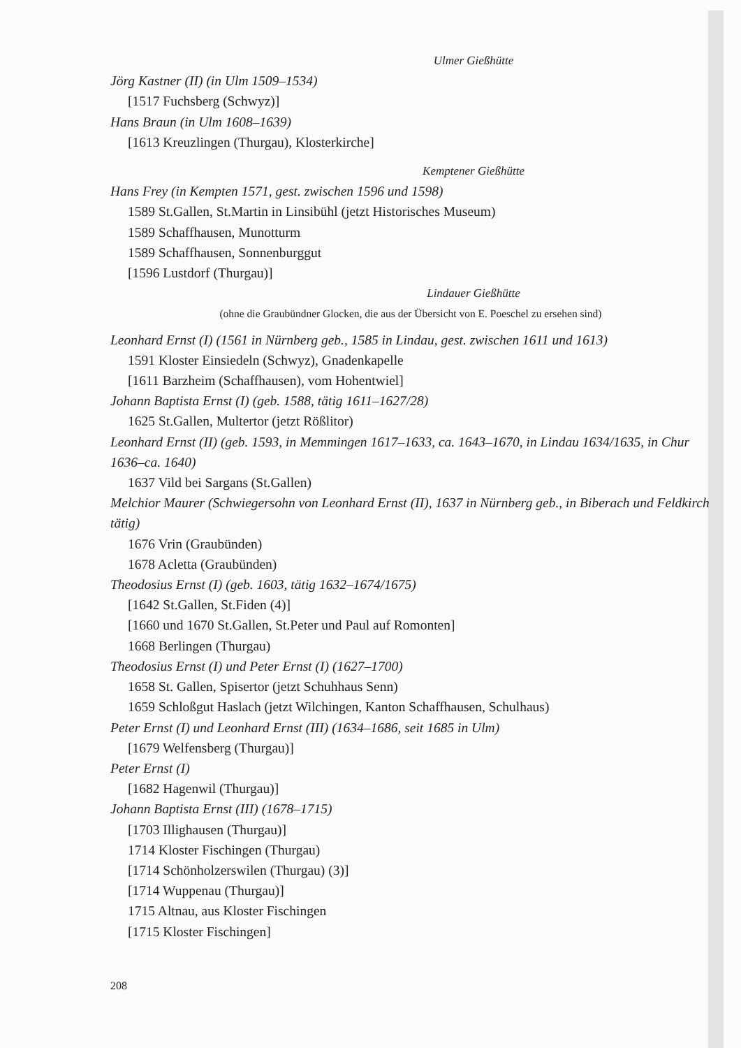Ulmer Gießhütte
Jörg Kastner (II) (in Ulm 1509–1534)
[1517 Fuchsberg (Schwyz)]
Hans Braun (in Ulm 1608–1639)
[1613 Kreuzlingen (Thurgau), Klosterkirche]
Kemptener Gießhütte
Hans Frey (in Kempten 1571, gest. zwischen 1596 und 1598)
1589 St.Gallen, St.Martin in Linsibühl (jetzt Historisches Museum)
1589 Schaffhausen, Munotturm
1589 Schaffhausen, Sonnenburggut
[1596 Lustdorf (Thurgau)]
Lindauer Gießhütte
(ohne die Graubündner Glocken, die aus der Übersicht von E. Poeschel zu ersehen sind)
Leonhard Ernst (I) (1561 in Nürnberg geb., 1585 in Lindau, gest. zwischen 1611 und 1613)
1591 Kloster Einsiedeln (Schwyz), Gnadenkapelle
[1611 Barzheim (Schaffhausen), vom Hohentwiel]
Johann Baptista Ernst (I) (geb. 1588, tätig 1611–1627/28)
1625 St.Gallen, Multertor (jetzt Rößlitor)
Leonhard Ernst (II) (geb. 1593, in Memmingen 1617–1633, ca. 1643–1670, in Lindau 1634/1635, in Chur 1636–ca. 1640)
1637 Vild bei Sargans (St.Gallen)
Melchior Maurer (Schwiegersohn von Leonhard Ernst (II), 1637 in Nürnberg geb., in Biberach und Feldkirch tätig)
1676 Vrin (Graubünden)
1678 Acletta (Graubünden)
Theodosius Ernst (I) (geb. 1603, tätig 1632–1674/1675)
[1642 St.Gallen, St.Fiden (4)]
[1660 und 1670 St.Gallen, St.Peter und Paul auf Romonten]
1668 Berlingen (Thurgau)
Theodosius Ernst (I) und Peter Ernst (I) (1627–1700)
1658 St. Gallen, Spisertor (jetzt Schuhhaus Senn)
1659 Schloßgut Haslach (jetzt Wilchingen, Kanton Schaffhausen, Schulhaus)
Peter Ernst (I) und Leonhard Ernst (III) (1634–1686, seit 1685 in Ulm)
[1679 Welfensberg (Thurgau)]
Peter Ernst (I)
[1682 Hagenwil (Thurgau)]
Johann Baptista Ernst (III) (1678–1715)
[1703 Illighausen (Thurgau)]
1714 Kloster Fischingen (Thurgau)
[1714 Schönholzerswilen (Thurgau) (3)]
[1714 Wuppenau (Thurgau)]
1715 Altnau, aus Kloster Fischingen
[1715 Kloster Fischingen]
208